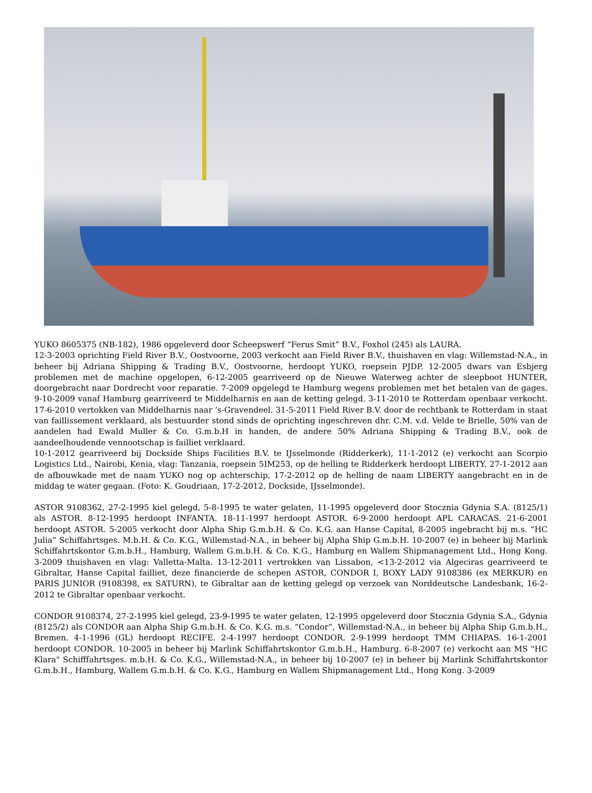YUKO 8605375 (NB-182), 1986 opgeleverd door Scheepswerf “Ferus Smit” B.V., Foxhol (245) als LAURA.
12-3-2003 oprichting Field River B.V., Oostvoorne, 2003 verkocht aan Field River B.V., thuishaven en vlag: Willemstad-N.A., in beheer bij Adriana Shipping & Trading B.V., Oostvoorne, herdoopt YUKO, roepsein PJDP. 12-2005 dwars van Esbjerg problemen met de machine opgelopen, 6-12-2005 gearriveerd op de Nieuwe Waterweg achter de sleepboot HUNTER, doorgebracht naar Dordrecht voor reparatie. 7-2009 opgelegd te Hamburg wegens problemen met het betalen van de gages. 9-10-2009 vanaf Hamburg gearriveerd te Middelharnis en aan de ketting gelegd. 3-11-2010 te Rotterdam openbaar verkocht. 17-6-2010 vertokken van Middelharnis naar ’s-Gravendeel. 31-5-2011 Field River B.V. door de rechtbank te Rotterdam in staat van faillissement verklaard, als bestuurder stond sinds de oprichting ingeschreven dhr. C.M. v.d. Velde te Brielle, 50% van de aandelen had Ewald Muller & Co. G.m.b.H in handen, de andere 50% Adriana Shipping & Trading B.V., ook de aandeelhoudende vennootschap is failliet verklaard.
10-1-2012 gearriveerd bij Dockside Ships Facilities B.V. te IJsselmonde (Ridderkerk), 11-1-2012 (e) verkocht aan Scorpio Logistics Ltd., Nairobi, Kenia, vlag: Tanzania, roepsein 5IM253, op de helling te Ridderkerk herdoopt LIBERTY. 27-1-2012 aan de afbouwkade met de naam YUKO nog op achterschip, 17-2-2012 op de helling de naam LIBERTY aangebracht en in de middag te water gegaan. (Foto: K. Goudriaan, 17-2-2012, Dockside, IJsselmonde).
ASTOR 9108362, 27-2-1995 kiel gelegd, 5-8-1995 te water gelaten, 11-1995 opgeleverd door Stocznia Gdynia S.A. (8125/1) als ASTOR. 8-12-1995 herdoopt INFANTA. 18-11-1997 herdoopt ASTOR. 6-9-2000 herdoopt APL CARACAS. 21-6-2001 herdoopt ASTOR. 5-2005 verkocht door Alpha Ship G.m.b.H. & Co. K.G. aan Hanse Capital, 8-2005 ingebracht bij m.s. “HC Julia” Schiffahrtsges. M.b.H. & Co. K.G., Willemstad-N.A., in beheer bij Alpha Ship G.m.b.H. 10-2007 (e) in beheer bij Marlink Schiffahrtskontor G.m.b.H., Hamburg, Wallem G.m.b.H. & Co. K.G., Hamburg en Wallem Shipmanagement Ltd., Hong Kong. 3-2009 thuishaven en vlag: Valletta-Malta. 13-12-2011 vertrokken van Lissabon, <13-2-2012 via Algeciras gearriveerd te Gibraltar, Hanse Capital failliet, deze financierde de schepen ASTOR, CONDOR I, BOXY LADY 9108386 (ex MERKUR) en PARIS JUNIOR (9108398, ex SATURN), te Gibraltar aan de ketting gelegd op verzoek van Norddeutsche Landesbank, 16-2-2012 te Gibraltar openbaar verkocht.
CONDOR 9108374, 27-2-1995 kiel gelegd, 23-9-1995 te water gelaten, 12-1995 opgeleverd door Stocznia Gdynia S.A., Gdynia (8125/2) als CONDOR aan Alpha Ship G.m.b.H. & Co. K.G. m.s. “Condor”, Willemstad-N.A., in beheer bij Alpha Ship G.m.b.H., Bremen. 4-1-1996 (GL) herdoopt RECIFE. 2-4-1997 herdoopt CONDOR. 2-9-1999 herdoopt TMM CHIAPAS. 16-1-2001 herdoopt CONDOR. 10-2005 in beheer bij Marlink Schiffahrtskontor G.m.b.H., Hamburg. 6-8-2007 (e) verkocht aan MS "HC Klara" Schifffahrtsges. m.b.H. & Co. K.G., Willemstad-N.A., in beheer bij 10-2007 (e) in beheer bij Marlink Schiffahrtskontor G.m.b.H., Hamburg, Wallem G.m.b.H. & Co. K.G., Hamburg en Wallem Shipmanagement Ltd., Hong Kong. 3-2009